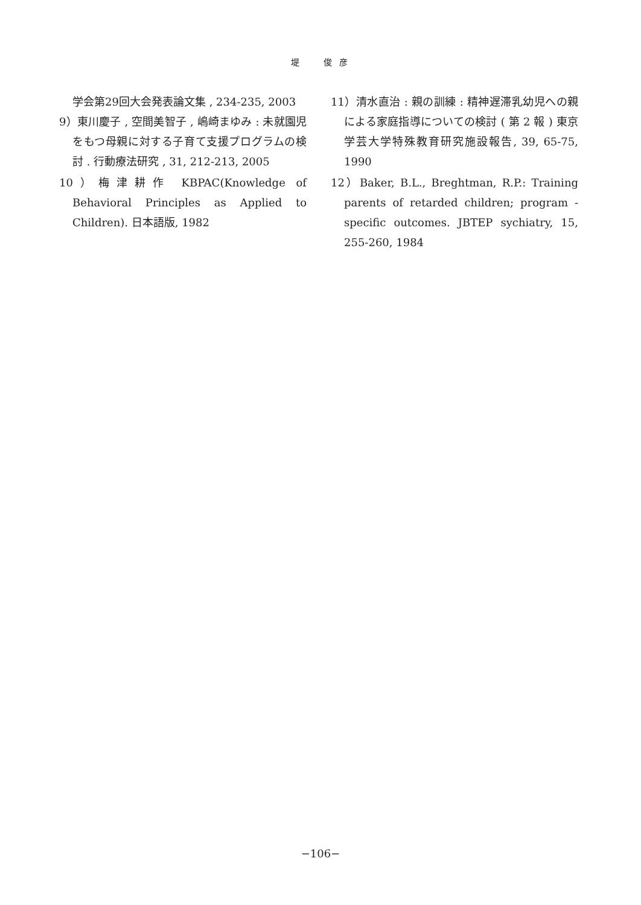堤　　俊 彦
学会第29回大会発表論文集 , 234-235, 2003
9）東川慶子 , 空間美智子 , 嶋崎まゆみ : 未就園児をもつ母親に対する子育て支援プログラムの検討 . 行動療法研究 , 31, 212-213, 2005
10）梅津耕作 KBPAC(Knowledge of Behavioral Principles as Applied to Children). 日本語版, 1982
11）清水直治 : 親の訓練 : 精神遅滞乳幼児への親による家庭指導についての検討 ( 第 2 報 ) 東京学芸大学特殊教育研究施設報告, 39, 65-75, 1990
12）Baker, B.L., Breghtman, R.P.: Training parents of retarded children; program - specific outcomes. JBTEP sychiatry, 15, 255-260, 1984
−106−